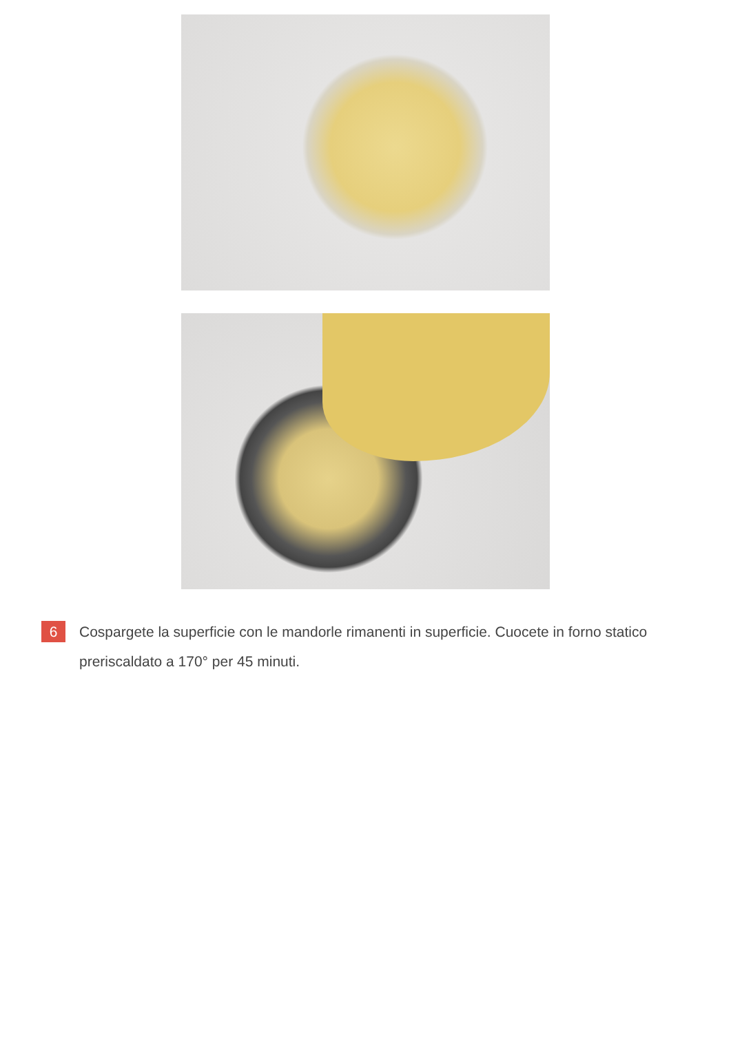6
Cospargete la superficie con le mandorle rimanenti in superficie. Cuocete in forno statico preriscaldato a 170° per 45 minuti.